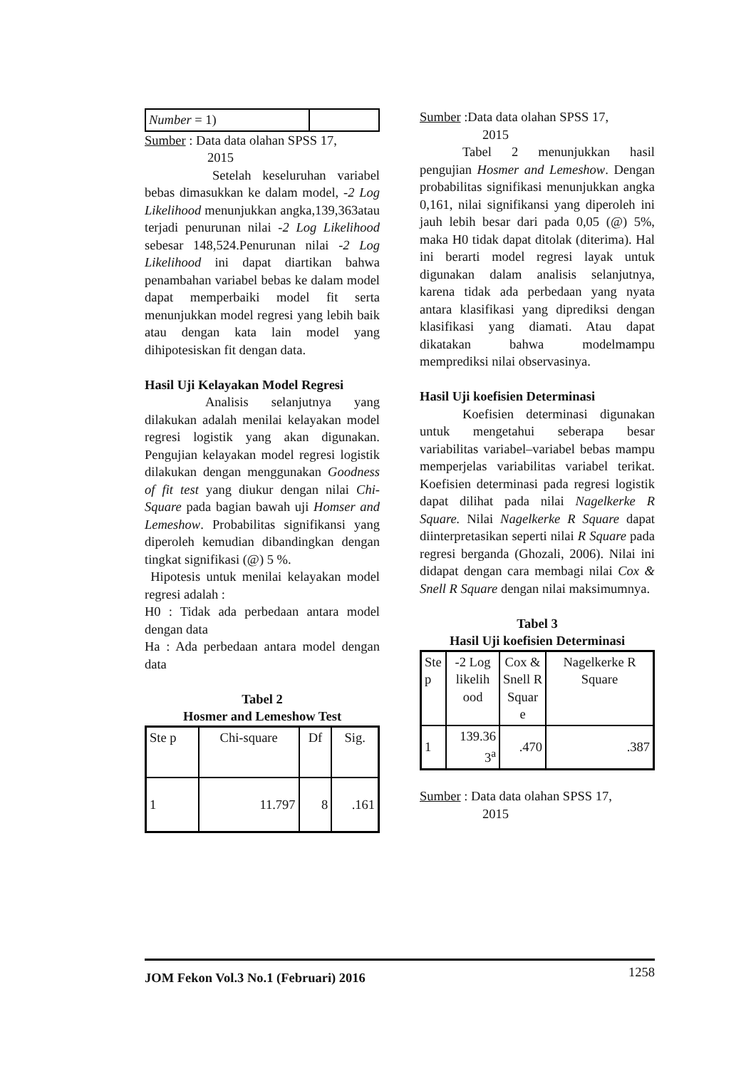| Number = 1) | |
Sumber : Data data olahan SPSS 17,
2015
Setelah keseluruhan variabel bebas dimasukkan ke dalam model, -2 Log Likelihood menunjukkan angka,139,363atau terjadi penurunan nilai -2 Log Likelihood sebesar 148,524.Penurunan nilai -2 Log Likelihood ini dapat diartikan bahwa penambahan variabel bebas ke dalam model dapat memperbaiki model fit serta menunjukkan model regresi yang lebih baik atau dengan kata lain model yang dihipotesiskan fit dengan data.
Hasil Uji Kelayakan Model Regresi
Analisis selanjutnya yang dilakukan adalah menilai kelayakan model regresi logistik yang akan digunakan. Pengujian kelayakan model regresi logistik dilakukan dengan menggunakan Goodness of fit test yang diukur dengan nilai Chi-Square pada bagian bawah uji Homser and Lemeshow. Probabilitas signifikansi yang diperoleh kemudian dibandingkan dengan tingkat signifikasi (@) 5 %.
Hipotesis untuk menilai kelayakan model regresi adalah :
H0 : Tidak ada perbedaan antara model dengan data
Ha : Ada perbedaan antara model dengan data
Tabel 2
Hosmer and Lemeshow Test
| Ste p | Chi-square | Df | Sig. |
| 1 | 11.797 | 8 | .161 |
Sumber :Data data olahan SPSS 17,
2015
Tabel 2 menunjukkan hasil pengujian Hosmer and Lemeshow. Dengan probabilitas signifikasi menunjukkan angka 0,161, nilai signifikansi yang diperoleh ini jauh lebih besar dari pada 0,05 (@) 5%, maka H0 tidak dapat ditolak (diterima). Hal ini berarti model regresi layak untuk digunakan dalam analisis selanjutnya, karena tidak ada perbedaan yang nyata antara klasifikasi yang diprediksi dengan klasifikasi yang diamati. Atau dapat dikatakan bahwa modelmampu memprediksi nilai observasinya.
Hasil Uji koefisien Determinasi
Koefisien determinasi digunakan untuk mengetahui seberapa besar variabilitas variabel–variabel bebas mampu memperjelas variabilitas variabel terikat. Koefisien determinasi pada regresi logistik dapat dilihat pada nilai Nagelkerke R Square. Nilai Nagelkerke R Square dapat diinterpretasikan seperti nilai R Square pada regresi berganda (Ghozali, 2006). Nilai ini didapat dengan cara membagi nilai Cox & Snell R Square dengan nilai maksimumnya.
Tabel 3
Hasil Uji koefisien Determinasi
| Ste p | -2 Log likelih ood | Cox & Snell R Squar e | Nagelkerke R Square |
| 1 | 139.36 3<sup>a</sup> | .470 | .387 |
Sumber : Data data olahan SPSS 17,
2015
JOM Fekon Vol.3 No.1 (Februari) 2016 1258